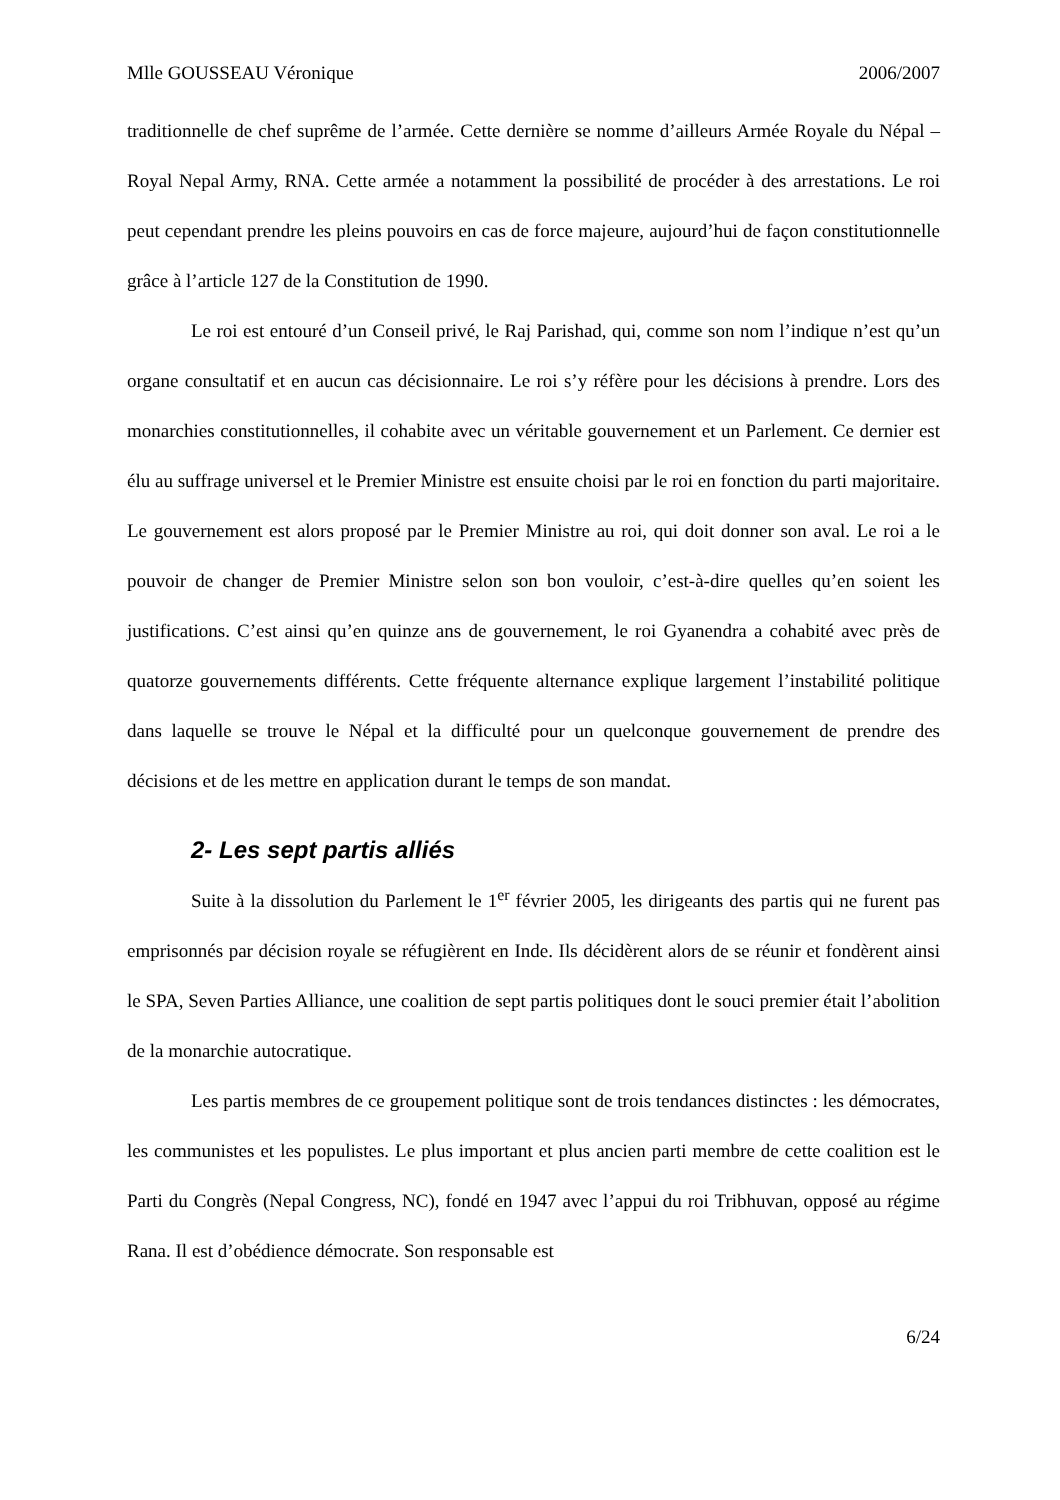Mlle GOUSSEAU Véronique 2006/2007
traditionnelle de chef suprême de l’armée. Cette dernière se nomme d’ailleurs Armée Royale du Népal – Royal Nepal Army, RNA. Cette armée a notamment la possibilité de procéder à des arrestations. Le roi peut cependant prendre les pleins pouvoirs en cas de force majeure, aujourd’hui de façon constitutionnelle grâce à l’article 127 de la Constitution de 1990.
Le roi est entouré d’un Conseil privé, le Raj Parishad, qui, comme son nom l’indique n’est qu’un organe consultatif et en aucun cas décisionnaire. Le roi s’y réfère pour les décisions à prendre. Lors des monarchies constitutionnelles, il cohabite avec un véritable gouvernement et un Parlement. Ce dernier est élu au suffrage universel et le Premier Ministre est ensuite choisi par le roi en fonction du parti majoritaire. Le gouvernement est alors proposé par le Premier Ministre au roi, qui doit donner son aval. Le roi a le pouvoir de changer de Premier Ministre selon son bon vouloir, c’est-à-dire quelles qu’en soient les justifications. C’est ainsi qu’en quinze ans de gouvernement, le roi Gyanendra a cohabité avec près de quatorze gouvernements différents. Cette fréquente alternance explique largement l’instabilité politique dans laquelle se trouve le Népal et la difficulté pour un quelconque gouvernement de prendre des décisions et de les mettre en application durant le temps de son mandat.
2- Les sept partis alliés
Suite à la dissolution du Parlement le 1<sup>er</sup> février 2005, les dirigeants des partis qui ne furent pas emprisonnés par décision royale se réfugièrent en Inde. Ils décidèrent alors de se réunir et fondèrent ainsi le SPA, Seven Parties Alliance, une coalition de sept partis politiques dont le souci premier était l’abolition de la monarchie autocratique.
Les partis membres de ce groupement politique sont de trois tendances distinctes : les démocrates, les communistes et les populistes. Le plus important et plus ancien parti membre de cette coalition est le Parti du Congrès (Nepal Congress, NC), fondé en 1947 avec l’appui du roi Tribhuvan, opposé au régime Rana. Il est d’obédience démocrate. Son responsable est
6/24